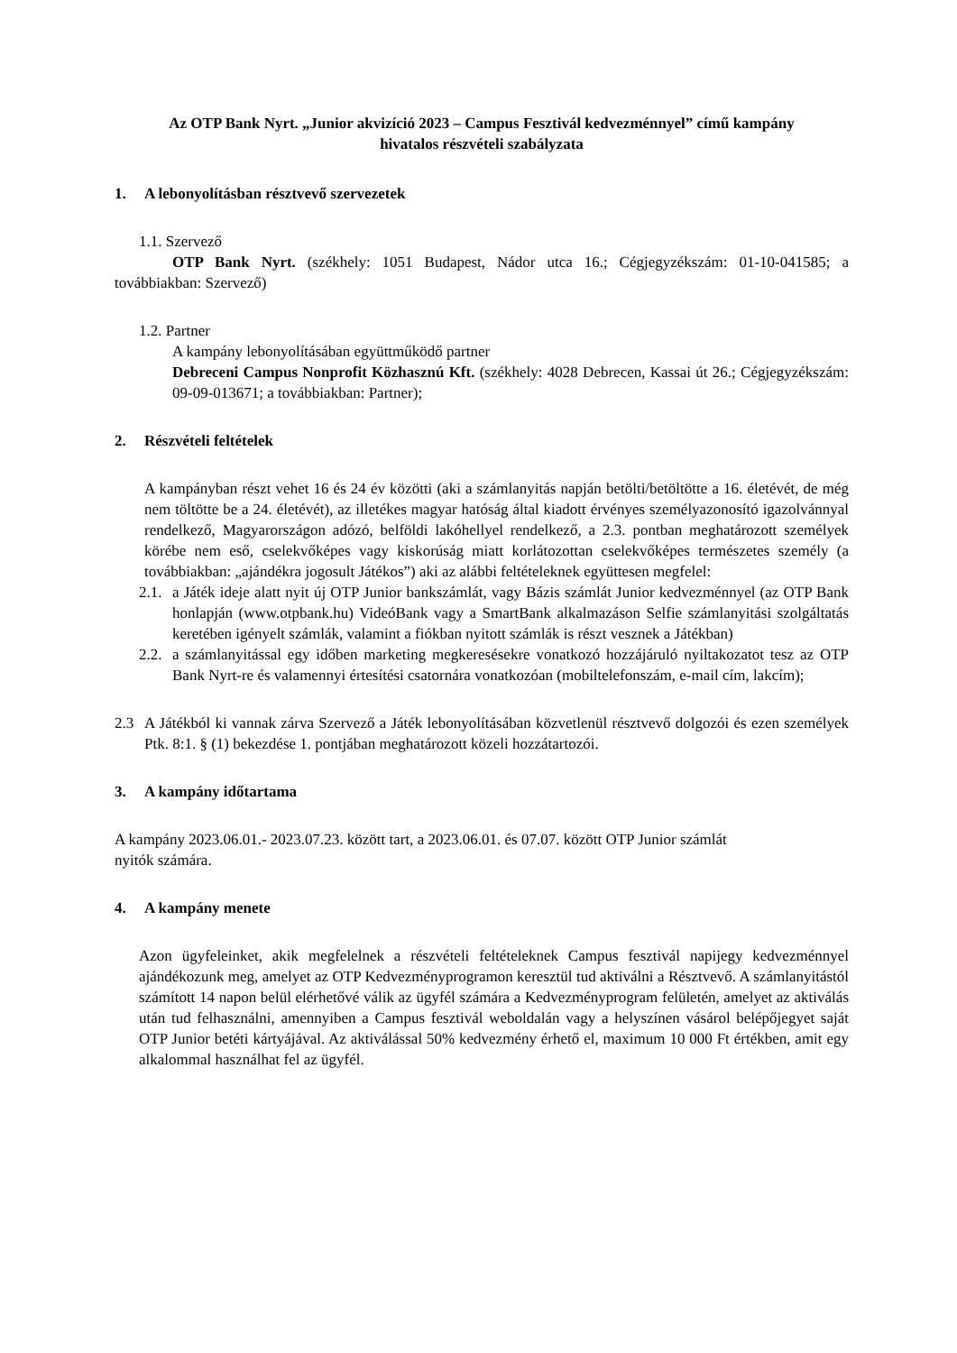Az OTP Bank Nyrt. „Junior akvizíció 2023 – Campus Fesztivál kedvezménnyel” című kampány
hivatalos részvételi szabályzata
1. A lebonyolításban résztvevő szervezetek
1.1. Szervező
OTP Bank Nyrt. (székhely: 1051 Budapest, Nádor utca 16.; Cégjegyzékszám: 01-10-041585; a továbbiakban: Szervező)
1.2. Partner
A kampány lebonyolításában együttműködő partner
Debreceni Campus Nonprofit Közhasznú Kft. (székhely: 4028 Debrecen, Kassai út 26.; Cégjegyzékszám: 09-09-013671; a továbbiakban: Partner);
2. Részvételi feltételek
A kampányban részt vehet 16 és 24 év közötti (aki a számlanyitás napján betölti/betöltötte a 16. életévét, de még nem töltötte be a 24. életévét), az illetékes magyar hatóság által kiadott érvényes személyazonosító igazolvánnyal rendelkező, Magyarországon adózó, belföldi lakóhellyel rendelkező, a 2.3. pontban meghatározott személyek körébe nem eső, cselekvőképes vagy kiskorúság miatt korlátozottan cselekvőképes természetes személy (a továbbiakban: „ajándékra jogosult Játékos”) aki az alábbi feltételeknek együttesen megfelel:
2.1.
a Játék ideje alatt nyit új OTP Junior bankszámlát, vagy Bázis számlát Junior kedvezménnyel (az OTP Bank honlapján (www.otpbank.hu) VideóBank vagy a SmartBank alkalmazáson Selfie számlanyitási szolgáltatás keretében igényelt számlák, valamint a fiókban nyitott számlák is részt vesznek a Játékban)
2.2.
a számlanyitással egy időben marketing megkeresésekre vonatkozó hozzájáruló nyiltakozatot tesz az OTP Bank Nyrt-re és valamennyi értesítési csatornára vonatkozóan (mobiltelefonszám, e-mail cím, lakcím);
2.3 A Játékból ki vannak zárva Szervező a Játék lebonyolításában közvetlenül résztvevő dolgozói és ezen személyek Ptk. 8:1. § (1) bekezdése 1. pontjában meghatározott közeli hozzátartozói.
3. A kampány időtartama
A kampány 2023.06.01.- 2023.07.23. között tart, a 2023.06.01. és 07.07. között OTP Junior számlát
nyitók számára.
4. A kampány menete
Azon ügyfeleinket, akik megfelelnek a részvételi feltételeknek Campus fesztivál napijegy kedvezménnyel ajándékozunk meg, amelyet az OTP Kedvezményprogramon keresztül tud aktiválni a Résztvevő. A számlanyitástól számított 14 napon belül elérhetővé válik az ügyfél számára a Kedvezményprogram felületén, amelyet az aktiválás után tud felhasználni, amennyiben a Campus fesztivál weboldalán vagy a helyszínen vásárol belépőjegyet saját OTP Junior betéti kártyájával. Az aktiválással 50% kedvezmény érhető el, maximum 10 000 Ft értékben, amit egy alkalommal használhat fel az ügyfél.